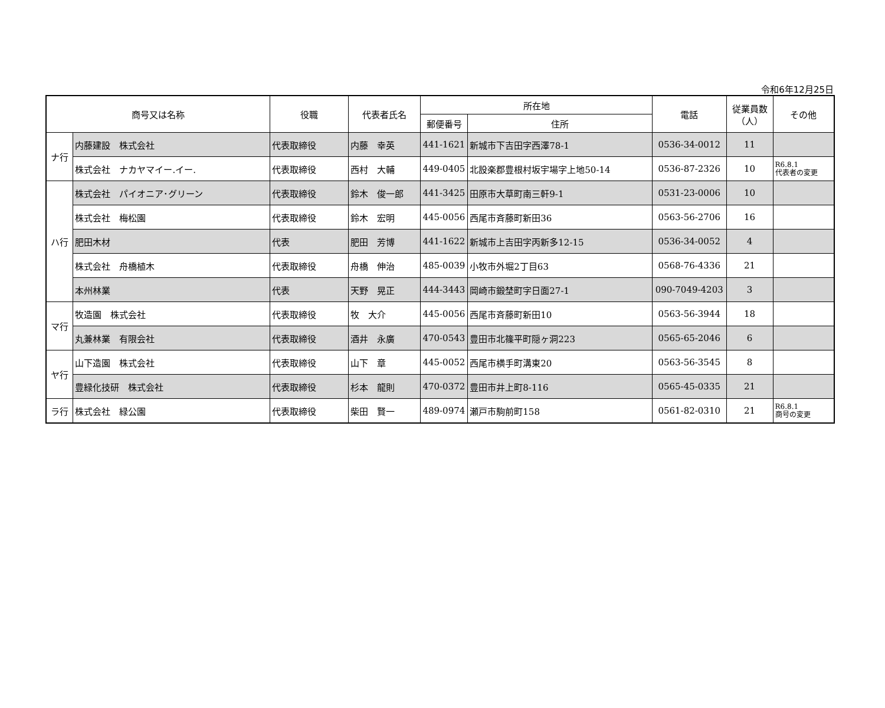令和6年12月25日
| 商号又は名称 | | 役職 | 代表者氏名 | 所在地 | | 電話 | 従業員数 （人） | その他 |
| --- | --- | --- | --- | --- | --- | --- | --- | --- |
| | | | | 郵便番号 | 住所 | | | |
| ナ行 | 内藤建設 株式会社 | 代表取締役 | 内藤 幸英 | 441-1621 | 新城市下吉田字西澤78-1 | 0536-34-0012 | 11 | |
| | 株式会社 ナカヤマイー.イー. | 代表取締役 | 西村 大輔 | 449-0405 | 北設楽郡豊根村坂宇場字上地50-14 | 0536-87-2326 | 10 | R6.8.1 代表者の変更 |
| ハ行 | 株式会社 パイオニア･グリーン | 代表取締役 | 鈴木 俊一郎 | 441-3425 | 田原市大草町南三軒9-1 | 0531-23-0006 | 10 | |
| | 株式会社 梅松園 | 代表取締役 | 鈴木 宏明 | 445-0056 | 西尾市斉藤町新田36 | 0563-56-2706 | 16 | |
| | 肥田木材 | 代表 | 肥田 芳博 | 441-1622 | 新城市上吉田字丙新多12-15 | 0536-34-0052 | 4 | |
| | 株式会社 舟橋植木 | 代表取締役 | 舟橋 伸治 | 485-0039 | 小牧市外堀2丁目63 | 0568-76-4336 | 21 | |
| | 本州林業 | 代表 | 天野 晃正 | 444-3443 | 岡崎市鍛埜町字日面27-1 | 090-7049-4203 | 3 | |
| マ行 | 牧造園 株式会社 | 代表取締役 | 牧 大介 | 445-0056 | 西尾市斉藤町新田10 | 0563-56-3944 | 18 | |
| | 丸兼林業 有限会社 | 代表取締役 | 酒井 永廣 | 470-0543 | 豊田市北篠平町隠ヶ洞223 | 0565-65-2046 | 6 | |
| ヤ行 | 山下造園 株式会社 | 代表取締役 | 山下 章 | 445-0052 | 西尾市横手町溝東20 | 0563-56-3545 | 8 | |
| | 豊緑化技研 株式会社 | 代表取締役 | 杉本 龍則 | 470-0372 | 豊田市井上町8-116 | 0565-45-0335 | 21 | |
| ラ行 | 株式会社 緑公園 | 代表取締役 | 柴田 賢一 | 489-0974 | 瀬戸市駒前町158 | 0561-82-0310 | 21 | R6.8.1 商号の変更 |